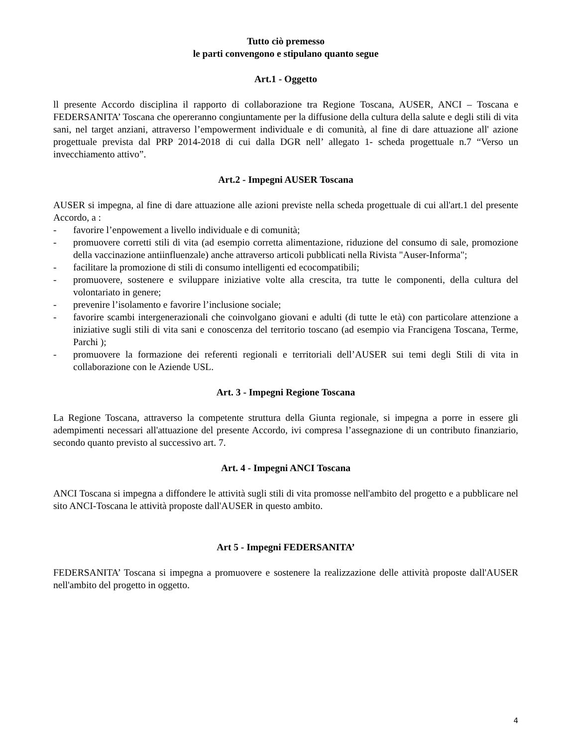Tutto ciò premesso
le parti convengono e stipulano quanto segue
Art.1 - Oggetto
ll presente Accordo disciplina il rapporto di collaborazione tra Regione Toscana, AUSER, ANCI – Toscana e FEDERSANITA’ Toscana che opereranno congiuntamente per la diffusione della cultura della salute e degli stili di vita sani, nel target anziani, attraverso l’empowerment individuale e di comunità, al fine di dare attuazione all' azione progettuale prevista dal PRP 2014-2018 di cui dalla DGR nell’ allegato 1- scheda progettuale n.7 “Verso un invecchiamento attivo”.
Art.2 - Impegni AUSER Toscana
AUSER si impegna, al fine di dare attuazione alle azioni previste nella scheda progettuale di cui all'art.1 del presente Accordo, a :
- favorire l’enpowement a livello individuale e di comunità;
- promuovere corretti stili di vita (ad esempio corretta alimentazione, riduzione del consumo di sale, promozione della vaccinazione antiinfluenzale) anche attraverso articoli pubblicati nella Rivista "Auser-Informa";
- facilitare la promozione di stili di consumo intelligenti ed ecocompatibili;
- promuovere, sostenere e sviluppare iniziative volte alla crescita, tra tutte le componenti, della cultura del volontariato in genere;
- prevenire l’isolamento e favorire l’inclusione sociale;
- favorire scambi intergenerazionali che coinvolgano giovani e adulti (di tutte le età) con particolare attenzione a iniziative sugli stili di vita sani e conoscenza del territorio toscano (ad esempio via Francigena Toscana, Terme, Parchi );
- promuovere la formazione dei referenti regionali e territoriali dell’AUSER sui temi degli Stili di vita in collaborazione con le Aziende USL.
Art. 3 - Impegni Regione Toscana
La Regione Toscana, attraverso la competente struttura della Giunta regionale, si impegna a porre in essere gli adempimenti necessari all'attuazione del presente Accordo, ivi compresa l’assegnazione di un contributo finanziario, secondo quanto previsto al successivo art. 7.
Art. 4 - Impegni ANCI Toscana
ANCI Toscana si impegna a diffondere le attività sugli stili di vita promosse nell'ambito del progetto e a pubblicare nel sito ANCI-Toscana le attività proposte dall'AUSER in questo ambito.
Art 5 - Impegni FEDERSANITA’
FEDERSANITA’ Toscana si impegna a promuovere e sostenere la realizzazione delle attività proposte dall'AUSER nell'ambito del progetto in oggetto.
4